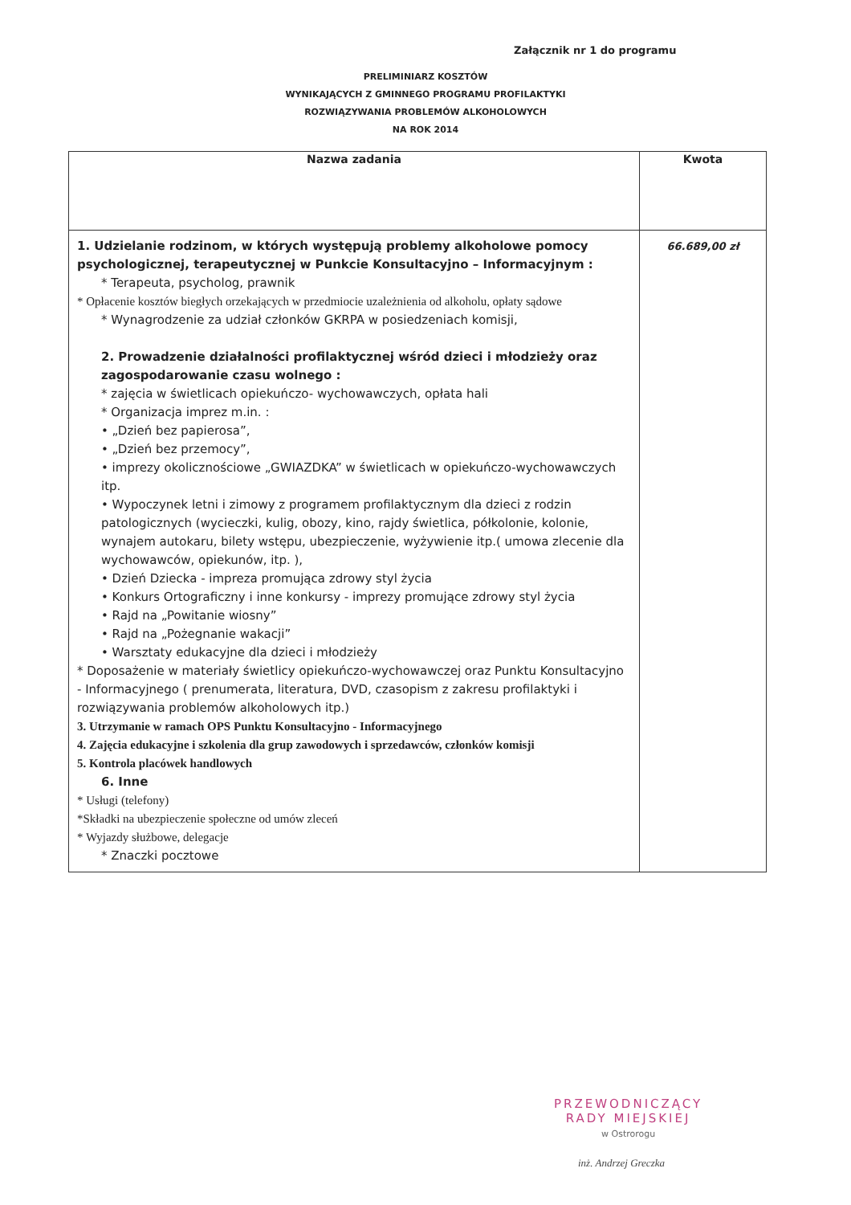Załącznik nr 1 do programu
PRELIMINIARZ KOSZTÓW
WYNIKAJĄCYCH Z GMINNEGO PROGRAMU PROFILAKTYKI
ROZWIĄZYWANIA PROBLEMÓW ALKOHOLOWYCH
NA ROK 2014
| Nazwa zadania | Kwota |
| --- | --- |
| 1. Udzielanie rodzinom, w których występują problemy alkoholowe pomocy psychologicznej, terapeutycznej w Punkcie Konsultacyjno – Informacyjnym : * Terapeuta, psycholog, prawnik * Opłacenie kosztów biegłych orzekających w przedmiocie uzależnienia od alkoholu, opłaty sądowe * Wynagrodzenie za udział członków GKRPA w posiedzeniach komisji, 2. Prowadzenie działalności profilaktycznej wśród dzieci i młodzieży oraz zagospodarowanie czasu wolnego : * zajęcia w świetlicach opiekuńczo- wychowawczych, opłata hali * Organizacja imprez m.in. : • „Dzień bez papierosa”, • „Dzień bez przemocy”, • imprezy okolicznościowe „GWIAZDKA” w świetlicach w opiekuńczo-wychowawczych itp. • Wypoczynek letni i zimowy z programem profilaktycznym dla dzieci z rodzin patologicznych (wycieczki, kulig, obozy, kino, rajdy świetlica, półkolonie, kolonie, wynajem autokaru, bilety wstępu, ubezpieczenie, wyżywienie itp.( umowa zlecenie dla wychowawców, opiekunów, itp. ), • Dzień Dziecka - impreza promująca zdrowy styl życia • Konkurs Ortograficzny i inne konkursy - imprezy promujące zdrowy styl życia • Rajd na „Powitanie wiosny” • Rajd na „Pożegnanie wakacji” • Warsztaty edukacyjne dla dzieci i młodzieży * Doposażenie w materiały świetlicy opiekuńczo-wychowawczej oraz Punktu Konsultacyjno - Informacyjnego ( prenumerata, literatura, DVD, czasopism z zakresu profilaktyki i rozwiązywania problemów alkoholowych itp.) 3. Utrzymanie w ramach OPS Punktu Konsultacyjno - Informacyjnego 4. Zajęcia edukacyjne i szkolenia dla grup zawodowych i sprzedawców, członków komisji 5. Kontrola placówek handlowych 6. Inne * Usługi (telefony) *Składki na ubezpieczenie społeczne od umów zleceń * Wyjazdy służbowe, delegacje * Znaczki pocztowe | 66.689,00 zł |
PRZEWODNICZĄCY
RADY MIEJSKIEJ
w Ostrorogu
inż. Andrzej Greczka